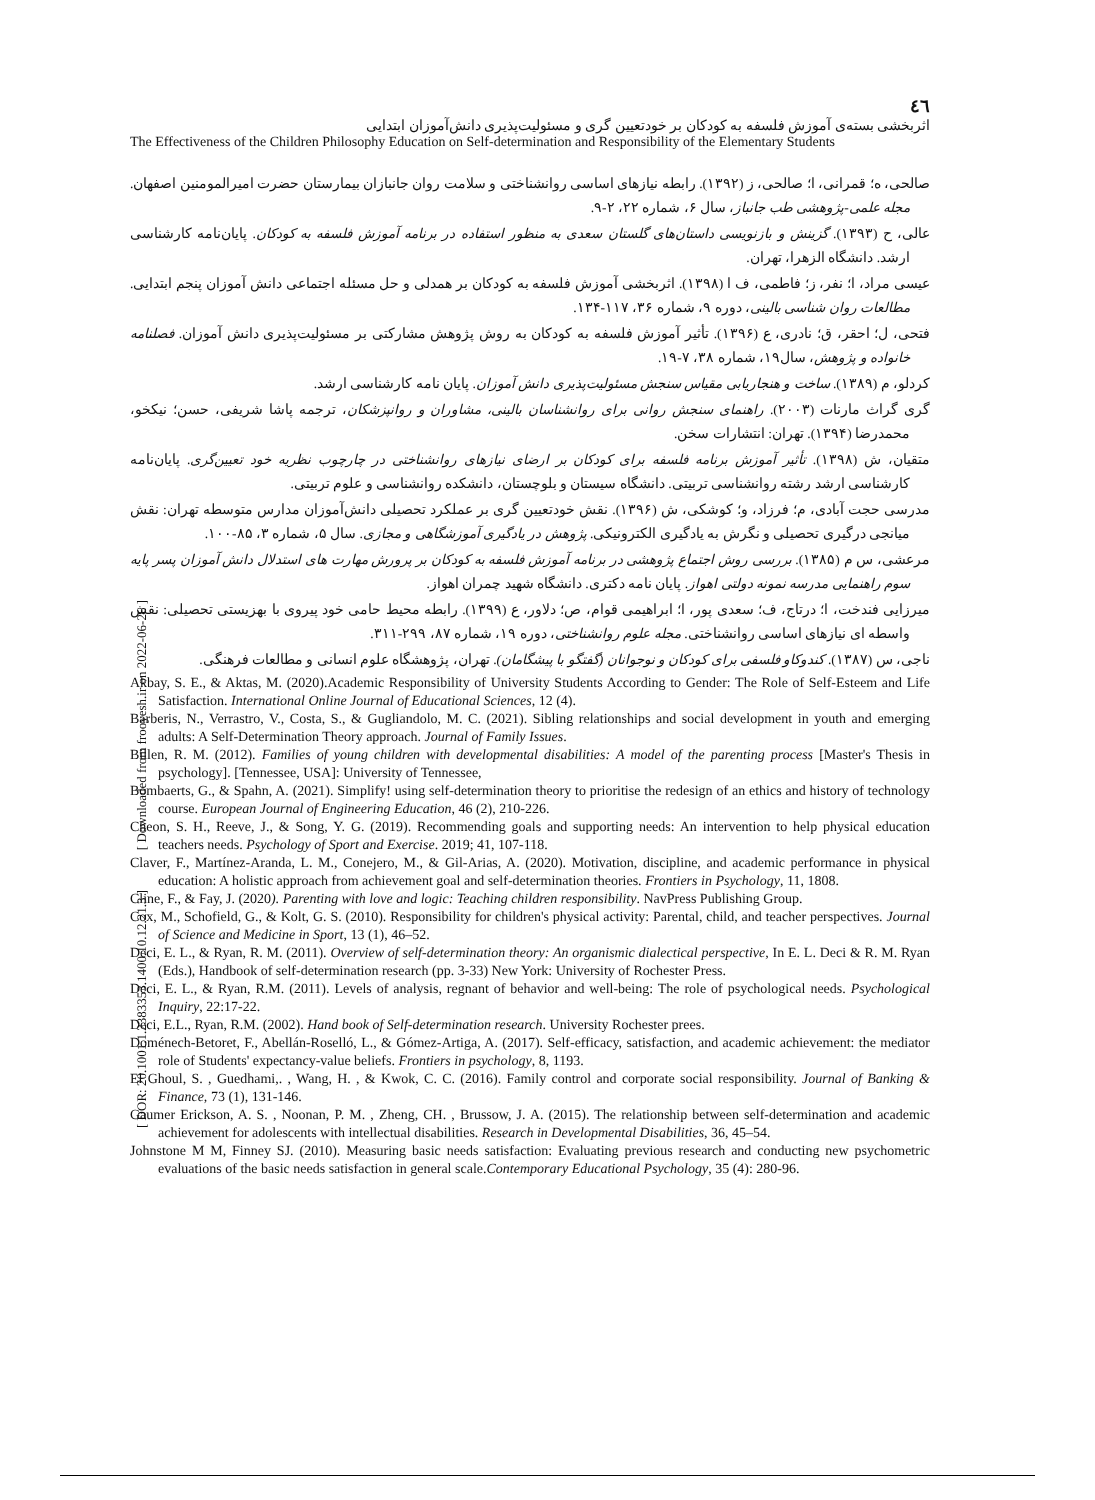[ Downloaded from frooyesh.ir on 2022-06-26 ]
[ DOR: 20.1001.1.2383353.1400.10.12.21.3 ]
٤٦
اثربخشی بسته‌ی آموزش فلسفه به کودکان بر خودتعیین گری و مسئولیت‌پذیری دانش‌آموزان ابتدایی
The Effectiveness of the Children Philosophy Education on Self-determination and Responsibility of the Elementary Students
صالحی، ه؛ قمرانی، ا؛ صالحی، ز (۱۳۹۲). رابطه نیازهای اساسی روانشناختی و سلامت روان جانبازان بیمارستان حضرت امیرالمومنین اصفهان. مجله علمی-پژوهشی طب جانباز، سال ۶، شماره ۲۲، ۲-۹.
عالی، ح (۱۳۹۳). گزینش و بازنویسی داستان‌های گلستان سعدی به منظور استفاده در برنامه آموزش فلسفه به کودکان. پایان‌نامه کارشناسی ارشد. دانشگاه الزهرا، تهران.
عیسی مراد، ا؛ نفر، ز؛ فاطمی، ف ا (۱۳۹۸). اثربخشی آموزش فلسفه به کودکان بر همدلی و حل مسئله اجتماعی دانش آموزان پنجم ابتدایی. مطالعات روان شناسی بالینی، دوره ۹، شماره ۳۶، ۱۱۷-۱۳۴.
فتحی، ل؛ احقر، ق؛ نادری، ع (۱۳۹۶). تأثیر آموزش فلسفه به کودکان به روش پژوهش مشارکتی بر مسئولیت‌پذیری دانش آموزان. فصلنامه خانواده و پژوهش، سال۱۹، شماره ۳۸، ۷-۱۹.
کردلو، م (۱۳۸۹). ساخت و هنجاریابی مقیاس سنجش مسئولیت‌پذیری دانش آموزان. پایان نامه کارشناسی ارشد.
گری گراث مارنات (۲۰۰۳). راهنمای سنجش روانی برای روانشناسان بالینی، مشاوران و روانپزشکان، ترجمه پاشا شریفی، حسن؛ نیکخو، محمدرضا (۱۳۹۴). تهران: انتشارات سخن.
متقیان، ش (۱۳۹۸). تأثیر آموزش برنامه فلسفه برای کودکان بر ارضای نیازهای روانشناختی در چارچوب نظریه خود تعیین‌گری. پایان‌نامه کارشناسی ارشد رشته روانشناسی تربیتی. دانشگاه سیستان و بلوچستان، دانشکده روانشناسی و علوم تربیتی.
مدرسی حجت آبادی، م؛ فرزاد، و؛ کوشکی، ش (۱۳۹۶). نقش خودتعیین گری بر عملکرد تحصیلی دانش‌آموزان مدارس متوسطه تهران: نقش میانجی درگیری تحصیلی و نگرش به یادگیری الکترونیکی. پژوهش در یادگیری آموزشگاهی و مجازی. سال ۵، شماره ۳، ۸۵-۱۰۰.
مرعشی، س م (۱۳۸۵). بررسی روش اجتماع پژوهشی در برنامه آموزش فلسفه به کودکان بر پرورش مهارت های استدلال دانش آموزان پسر پایه سوم راهنمایی مدرسه نمونه دولتی اهواز. پایان نامه دکتری. دانشگاه شهید چمران اهواز.
میرزایی فندخت، ا؛ درتاج، ف؛ سعدی پور، ا؛ ابراهیمی قوام، ص؛ دلاور، ع (۱۳۹۹). رابطه محیط حامی خود پیروی با بهزیستی تحصیلی: نقش واسطه ای نیازهای اساسی روانشناختی. مجله علوم روانشناختی، دوره ۱۹، شماره ۸۷، ۲۹۹-۳۱۱.
ناجی، س (۱۳۸۷). کندوکاو فلسفی برای کودکان و نوجوانان (گفتگو با پیشگامان). تهران، پژوهشگاه علوم انسانی و مطالعات فرهنگی.
Akbay, S. E., & Aktas, M. (2020).Academic Responsibility of University Students According to Gender: The Role of Self-Esteem and Life Satisfaction. International Online Journal of Educational Sciences, 12 (4).
Barberis, N., Verrastro, V., Costa, S., & Gugliandolo, M. C. (2021). Sibling relationships and social development in youth and emerging adults: A Self-Determination Theory approach. Journal of Family Issues.
Billen, R. M. (2012). Families of young children with developmental disabilities: A model of the parenting process [Master's Thesis in psychology]. [Tennessee, USA]: University of Tennessee,
Bombaerts, G., & Spahn, A. (2021). Simplify! using self-determination theory to prioritise the redesign of an ethics and history of technology course. European Journal of Engineering Education, 46 (2), 210-226.
Cheon, S. H., Reeve, J., & Song, Y. G. (2019). Recommending goals and supporting needs: An intervention to help physical education teachers needs. Psychology of Sport and Exercise. 2019; 41, 107-118.
Claver, F., Martínez-Aranda, L. M., Conejero, M., & Gil-Arias, A. (2020). Motivation, discipline, and academic performance in physical education: A holistic approach from achievement goal and self-determination theories. Frontiers in Psychology, 11, 1808.
Cline, F., & Fay, J. (2020). Parenting with love and logic: Teaching children responsibility. NavPress Publishing Group.
Cox, M., Schofield, G., & Kolt, G. S. (2010). Responsibility for children's physical activity: Parental, child, and teacher perspectives. Journal of Science and Medicine in Sport, 13 (1), 46–52.
Deci, E. L., & Ryan, R. M. (2011). Overview of self-determination theory: An organismic dialectical perspective, In E. L. Deci & R. M. Ryan (Eds.), Handbook of self-determination research (pp. 3-33) New York: University of Rochester Press.
Deci, E. L., & Ryan, R.M. (2011). Levels of analysis, regnant of behavior and well-being: The role of psychological needs. Psychological Inquiry, 22:17-22.
Deci, E.L., Ryan, R.M. (2002). Hand book of Self-determination research. University Rochester prees.
Doménech-Betoret, F., Abellán-Roselló, L., & Gómez-Artiga, A. (2017). Self-efficacy, satisfaction, and academic achievement: the mediator role of Students' expectancy-value beliefs. Frontiers in psychology, 8, 1193.
El Ghoul, S. , Guedhami,. , Wang, H. , & Kwok, C. C. (2016). Family control and corporate social responsibility. Journal of Banking & Finance, 73 (1), 131-146.
Gaumer Erickson, A. S. , Noonan, P. M. , Zheng, CH. , Brussow, J. A. (2015). The relationship between self-determination and academic achievement for adolescents with intellectual disabilities. Research in Developmental Disabilities, 36, 45–54.
Johnstone M M, Finney SJ. (2010). Measuring basic needs satisfaction: Evaluating previous research and conducting new psychometric evaluations of the basic needs satisfaction in general scale.Contemporary Educational Psychology, 35 (4): 280-96.